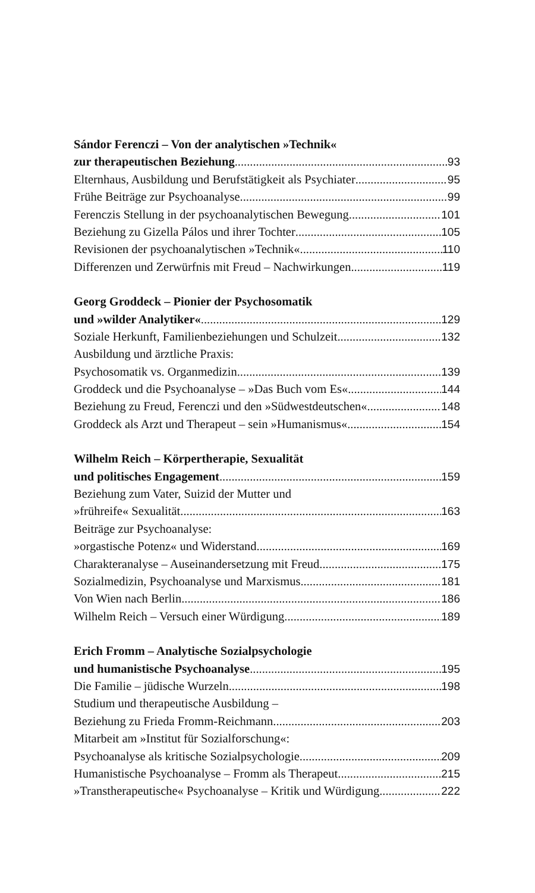Sándor Ferenczi – Von der analytischen »Technik«
zur therapeutischen Beziehung 93
Elternhaus, Ausbildung und Berufstätigkeit als Psychiater 95
Frühe Beiträge zur Psychoanalyse 99
Ferenczis Stellung in der psychoanalytischen Bewegung 101
Beziehung zu Gizella Pálos und ihrer Tochter 105
Revisionen der psychoanalytischen »Technik« 110
Differenzen und Zerwürfnis mit Freud – Nachwirkungen 119
Georg Groddeck – Pionier der Psychosomatik
und »wilder Analytiker« 129
Soziale Herkunft, Familienbeziehungen und Schulzeit 132
Ausbildung und ärztliche Praxis:
Psychosomatik vs. Organmedizin 139
Groddeck und die Psychoanalyse – »Das Buch vom Es« 144
Beziehung zu Freud, Ferenczi und den »Südwestdeutschen« 148
Groddeck als Arzt und Therapeut – sein »Humanismus« 154
Wilhelm Reich – Körpertherapie, Sexualität
und politisches Engagement 159
Beziehung zum Vater, Suizid der Mutter und
»frühreife« Sexualität 163
Beiträge zur Psychoanalyse:
»orgastische Potenz« und Widerstand 169
Charakteranalyse – Auseinandersetzung mit Freud 175
Sozialmedizin, Psychoanalyse und Marxismus 181
Von Wien nach Berlin 186
Wilhelm Reich – Versuch einer Würdigung 189
Erich Fromm – Analytische Sozialpsychologie
und humanistische Psychoanalyse 195
Die Familie – jüdische Wurzeln 198
Studium und therapeutische Ausbildung –
Beziehung zu Frieda Fromm-Reichmann 203
Mitarbeit am »Institut für Sozialforschung«:
Psychoanalyse als kritische Sozialpsychologie 209
Humanistische Psychoanalyse – Fromm als Therapeut 215
»Transtherapeutische« Psychoanalyse – Kritik und Würdigung 222